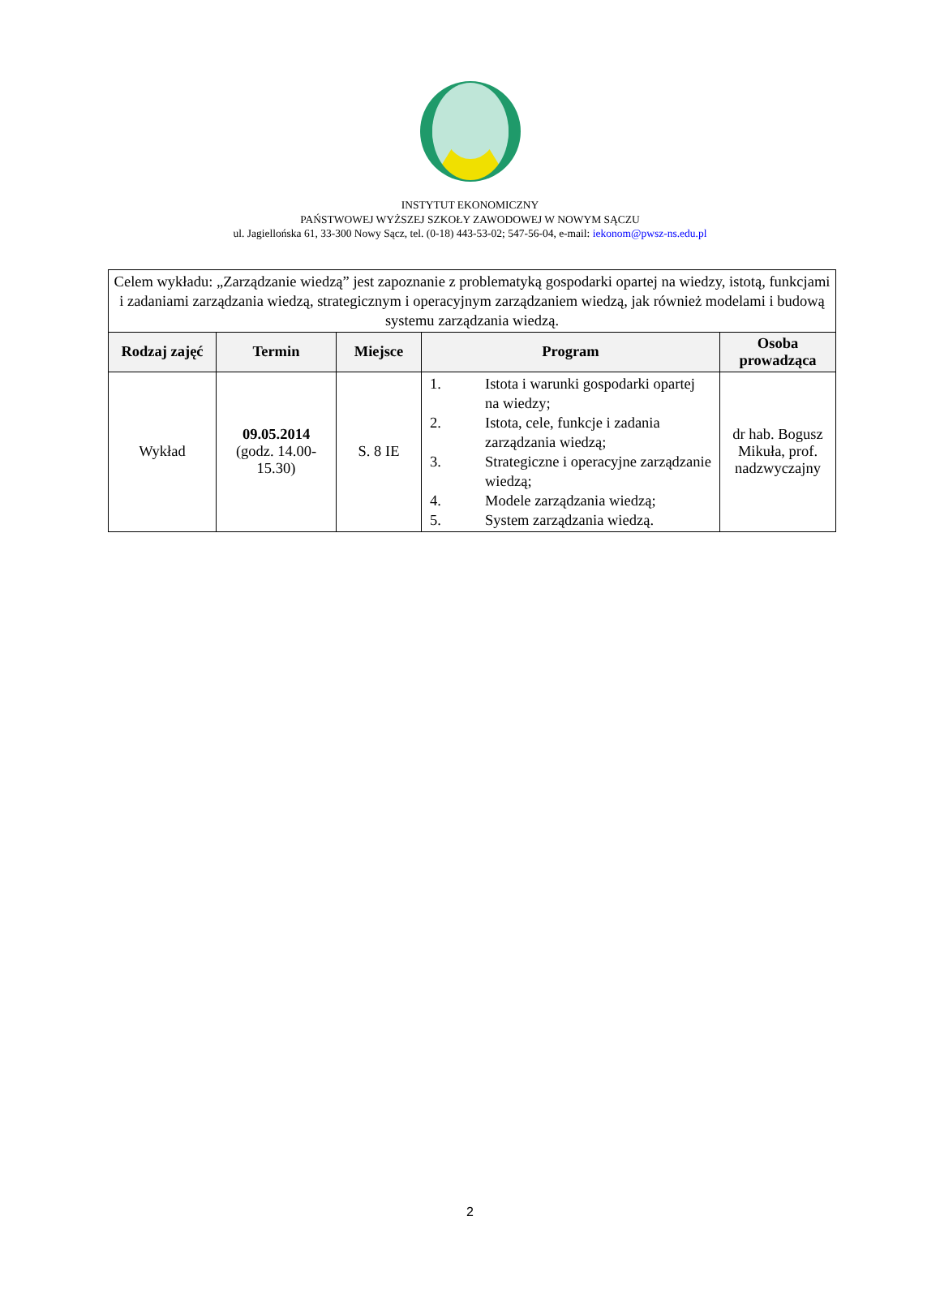INSTYTUT EKONOMICZNY
PAŃSTWOWEJ WYŻSZEJ SZKOŁY ZAWODOWEJ W NOWYM SĄCZU
ul. Jagiellońska 61, 33-300 Nowy Sącz, tel. (0-18) 443-53-02; 547-56-04, e-mail: iekonom@pwsz-ns.edu.pl
| Celem wykładu: „Zarządzanie wiedzą” jest zapoznanie z problematyką gospodarki opartej na wiedzy, istotą, funkcjami i zadaniami zarządzania wiedzą, strategicznym i operacyjnym zarządzaniem wiedzą, jak również modelami i budową systemu zarządzania wiedzą. | | | | |
| Rodzaj zajęć | Termin | Miejsce | Program | Osoba prowadząca |
| Wykład | 09.05.2014 (godz. 14.00-15.30) | S. 8 IE | 1. Istota i warunki gospodarki opartej na wiedzy; 2. Istota, cele, funkcje i zadania zarządzania wiedzą; 3. Strategiczne i operacyjne zarządzanie wiedzą; 4. Modele zarządzania wiedzą; 5. System zarządzania wiedzą. | dr hab. Bogusz Mikuła, prof. nadzwyczajny |
2